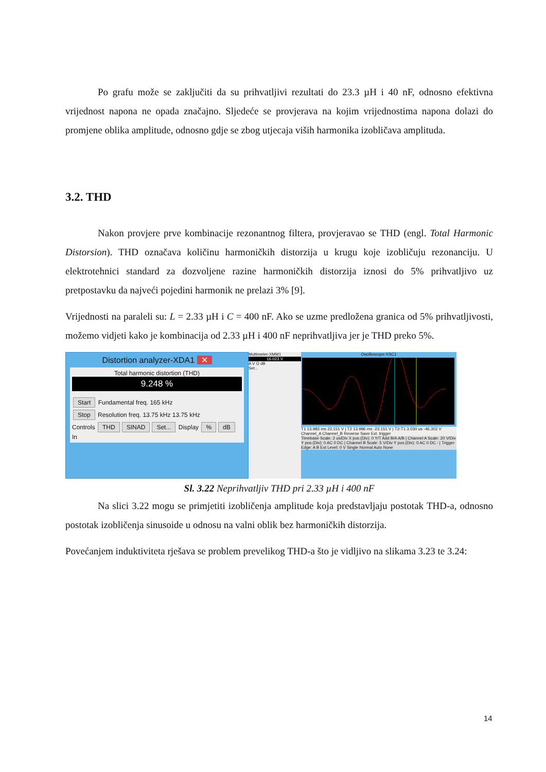Po grafu može se zaključiti da su prihvatljivi rezultati do 23.3 µH i 40 nF, odnosno efektivna vrijednost napona ne opada značajno. Sljedeće se provjerava na kojim vrijednostima napona dolazi do promjene oblika amplitude, odnosno gdje se zbog utjecaja viših harmonika izobličava amplituda.
3.2. THD
Nakon provjere prve kombinacije rezonantnog filtera, provjeravao se THD (engl. Total Harmonic Distorsion). THD označava količinu harmoničkih distorzija u krugu koje izobličuju rezonanciju. U elektrotehnici standard za dozvoljene razine harmoničkih distorzija iznosi do 5% prihvatljivo uz pretpostavku da najveći pojedini harmonik ne prelazi 3% [9].
Vrijednosti na paraleli su: L = 2.33 µH i C = 400 nF. Ako se uzme predložena granica od 5% prihvatljivosti, možemo vidjeti kako je kombinacija od 2.33 µH i 400 nF neprihvatljiva jer je THD preko 5%.
Distortion analyzer-XDA1 ✕
Total harmonic distortion (THD)
9.248 %
Start Fundamental freq. 165 kHz
Stop Resolution freq. 13.75 kHz 13.75 kHz
Controls THD SINAD Set... Display % dB In
Multimeter-XMM1
16.023 V
A V Ω dB
Set...
Oscilloscope-XSC1
T1 13.983 ms 23.151 V | T2 13.986 ms -23.151 V | T2-T1 3.030 us -46.302 V Channel_A Channel_B Reverse Save Ext. trigger
Timebase Scale: 2 us/Div X pos.(Div): 0 Y/T Add B/A A/B | Channel A Scale: 20 V/Div Y pos.(Div): 0 AC 0 DC | Channel B Scale: 5 V/Div Y pos.(Div): 0 AC 0 DC - | Trigger Edge: A B Ext Level: 0 V Single Normal Auto None
Sl. 3.22 Neprihvatljiv THD pri 2.33 µH i 400 nF
Na slici 3.22 mogu se primjetiti izobličenja amplitude koja predstavljaju postotak THD-a, odnosno postotak izobličenja sinusoide u odnosu na valni oblik bez harmoničkih distorzija.
Povećanjem induktiviteta rješava se problem prevelikog THD-a što je vidljivo na slikama 3.23 te 3.24:
14